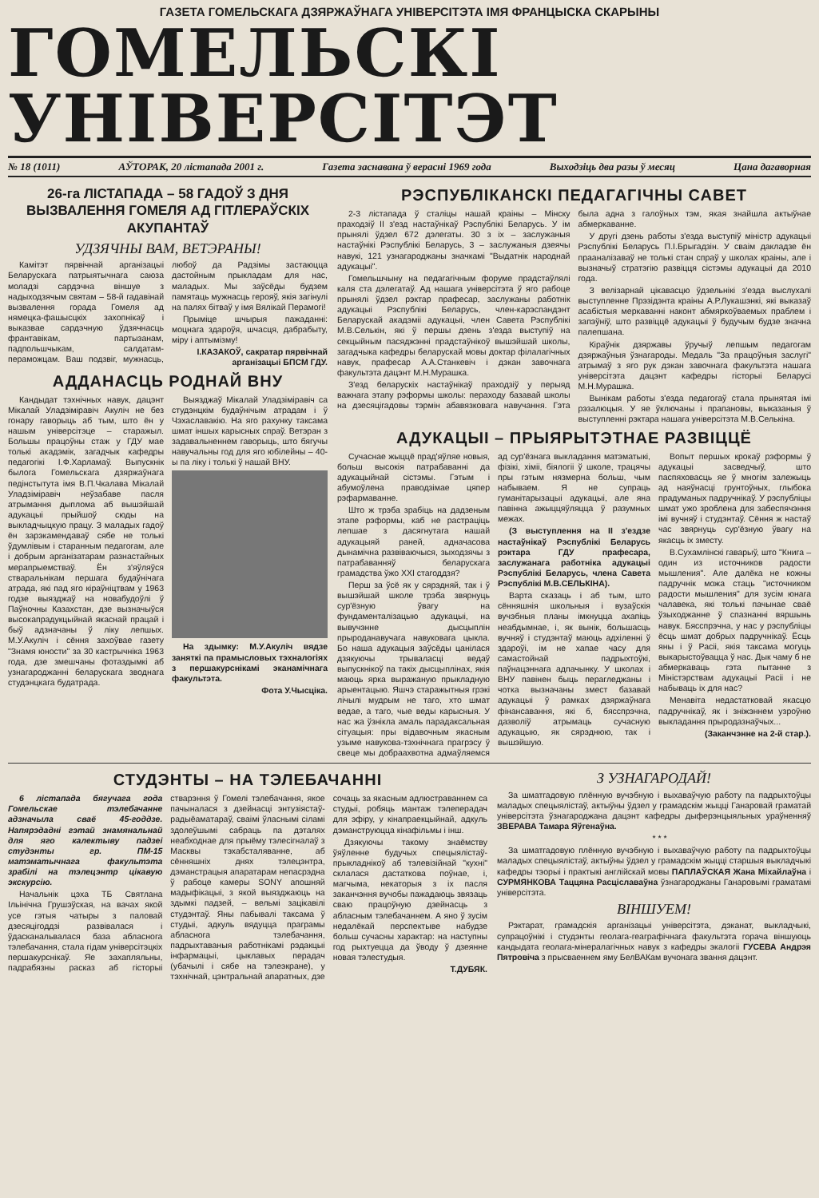ГАЗЕТА ГОМЕЛЬСКАГА ДЗЯРЖАЎНАГА УНІВЕРСІТЭТА ІМЯ ФРАНЦЫСКА СКАРЫНЫ
ГОМЕЛЬСКІ
УНІВЕРСІТЭТ
№ 18 (1011) АЎТОРАК, 20 лістапада 2001 г. Газета заснавана ў верасні 1969 года Выходзіць два разы ў месяц Цана дагаворная
26-га ЛІСТАПАДА – 58 ГАДОЎ З ДНЯ ВЫЗВАЛЕННЯ ГОМЕЛЯ АД ГІТЛЕРАЎСКІХ АКУПАНТАЎ
УДЗЯЧНЫ ВАМ, ВЕТЭРАНЫ!
Камітэт пярвічнай арганізацыі Беларускага патрыятычнага саюза моладзі сардэчна віншуе з надыходзячым святам – 58-й гадавінай вызвалення горада Гомеля ад нямецка-фашысцкіх захопнікаў і выказвае сардэчную ўдзячнасць франтавікам, партызанам, падпольшчыкам, салдатам-пераможцам. Ваш подзвіг, мужнасць, любоў да Радзімы застаюцца дастойным прыкладам для нас, маладых. Мы заўсёды будзем памятаць мужнасць герояў, якія загінулі на палях бітваў у імя Вялікай Перамогі!
Прыміце шчырыя пажаданні: моцнага здароўя, шчасця, дабрабыту, міру і аптымізму!
І.КАЗАКОЎ, сакратар пярвічнай арганізацыі БПСМ ГДУ.
АДДАНАСЦЬ РОДНАЙ ВНУ
Кандыдат тэхнічных навук, дацэнт Мікалай Уладзіміравіч Акуліч не без гонару гаворыць аб тым, што ён у нашым універсітэце – старажыл. Большы працоўны стаж у ГДУ мае толькі акадэмік, загадчык кафедры педагогікі І.Ф.Харламаў. Выпускнік былога Гомельскага дзяржаўнага педінстытута імя В.П.Чкалава Мікалай Уладзіміравіч неўзабаве пасля атрымання дыплома аб вышэйшай адукацыі прыйшоў сюды на выкладчыцкую працу. З маладых гадоў ён зарэкамендаваў сябе не толькі ўдумлівым і старанным педагогам, але і добрым арганізатарам разнастайных мерапрыемстваў. Ён з'яўляўся стваральнікам першага будаўнічага атрада, які пад яго кіраўніцтвам у 1963 годзе выязджаў на новабудоўлі ў Паўночны Казахстан, дзе вызначыўся высокапрадукцыйнай якаснай працай і быў адзначаны ў ліку лепшых. М.У.Акуліч і сёння захоўвае газету "Знамя юности" за 30 кастрычніка 1963 года, дзе змешчаны фотаздымкі аб узнагароджанні беларускага зводнага студэнцкага будатрада.
Выязджаў Мікалай Уладзіміравіч са студэнцкім будаўнічым атрадам і ў Чэхаславакію. На яго рахунку таксама шмат іншых карысных спраў. Ветэран з задавальненнем гаворыць, што бягучы навучальны год для яго юбілейны – 40-ы па ліку і толькі ў нашай ВНУ.
На здымку: М.У.Акуліч вядзе заняткі па прамысловых тэхналогіях з першакурснікамі эканамічнага факультэта.
Фота У.Чысціка.
РЭСПУБЛІКАНСКІ ПЕДАГАГІЧНЫ САВЕТ
2-3 лістапада ў сталіцы нашай краіны – Мінску праходзіў ІІ з'езд настаўнікаў Рэспублікі Беларусь. У ім прынялі ўдзел 672 дэлегаты. 30 з іх – заслужаныя настаўнікі Рэспублікі Беларусь, 3 – заслужаныя дзеячы навукі, 121 узнагароджаны значкамі "Выдатнік народнай адукацыі".
Гомельшчыну на педагагічным форуме прадстаўлялі каля ста дэлегатаў. Ад нашага універсітэта ў яго рабоце прынялі ўдзел рэктар прафесар, заслужаны работнік адукацыі Рэспублікі Беларусь, член-карэспандэнт Беларускай акадэміі адукацыі, член Савета Рэспублікі М.В.Селькін, які ў першы дзень з'езда выступіў на секцыйным пасяджэнні прадстаўнікоў вышэйшай школы, загадчыка кафедры беларускай мовы доктар філалагічных навук, прафесар А.А.Станкевіч і дэкан завочнага факультэта дацэнт М.Н.Мурашка.
З'езд беларускіх настаўнікаў праходзіў у перыяд важнага этапу рэформы школы: пераходу базавай школы на дзесяцігадовы тэрмін абавязковага навучання. Гэта была адна з галоўных тэм, якая знайшла актыўнае абмеркаванне.
У другі дзень работы з'езда выступіў міністр адукацыі Рэспублікі Беларусь П.І.Брыгадзін. У сваім дакладзе ён прааналізаваў не толькі стан спраў у школах краіны, але і вызначыў стратэгію развіцця сістэмы адукацыі да 2010 года.
З велізарнай цікавасцю ўдзельнікі з'езда выслухалі выступленне Прэзідэнта краіны А.Р.Лукашэнкі, які выказаў асабістыя меркаванні наконт абмяркоўваемых праблем і запэўніў, што развіццё адукацыі ў будучым будзе значна палепшана.
Кіраўнік дзяржавы ўручыў лепшым педагогам дзяржаўныя ўзнагароды. Медаль "За працоўныя заслугі" атрымаў з яго рук дэкан завочнага факультэта нашага універсітэта дацэнт кафедры гісторыі Беларусі М.Н.Мурашка.
Вынікам работы з'езда педагогаў стала прынятая імі рэзалюцыя. У яе ўключаны і прапановы, выказаныя ў выступленні рэктара нашага універсітэта М.В.Селькіна.
АДУКАЦЫІ – ПРЫЯРЫТЭТНАЕ РАЗВІЦЦЁ
Сучаснае жыццё прад'яўляе новыя, больш высокія патрабаванні да адукацыйнай сістэмы. Гэтым і абумоўлена праводзімае цяпер рэфармаванне.
Што ж трэба зрабіць на дадзеным этапе рэформы, каб не растраціць лепшае з дасягнутага нашай адукацыяй раней, адначасова дынамічна развіваючыся, зыходзячы з патрабаванняў беларускага грамадства ўжо ХХІ стагоддзя?
Перш за ўсё як у сярэдняй, так і ў вышэйшай школе трэба звярнуць сур'ёзную ўвагу на фундаменталізацыю адукацыі, на вывучэнне дысцыплін прыроданавучага навуковага цыкла. Бо наша адукацыя заўсёды цанілася дзякуючы трываласці ведаў выпускнікоў па такіх дысцыплінах, якія маюць ярка выражаную прыкладную арыентацыю. Яшчэ старажытныя грэкі лічылі мудрым не таго, хто шмат ведае, а таго, чые веды карысныя. У нас жа ўзнікла амаль парадаксальная сітуацыя: пры відавочным якасным узыме навукова-тэхнічнага прагрэсу ў свеце мы добраахвотна адмаўляемся ад сур'ёзнага выкладання матэматыкі, фізікі, хіміі, біялогіі ў школе, трацячы пры гэтым нязмерна больш, чым набываем. Я не супраць гуманітарызацыі адукацыі, але яна павінна ажыццяўляцца ў разумных межах.
(З выступлення на ІІ з'ездзе настаўнікаў Рэспублікі Беларусь рэктара ГДУ прафесара, заслужанага работніка адукацыі Рэспублікі Беларусь, члена Савета Рэспублікі М.В.СЕЛЬКІНА).
Варта сказаць і аб тым, што сённяшнія школьныя і вузаўскія вучэбныя планы імкнуцца ахапіць неабдымнае, і, як вынік, большасць вучняў і студэнтаў маюць адхіленні ў здароўі, ім не хапае часу для самастойнай падрыхтоўкі, паўнацэннага адпачынку. У школах і ВНУ павінен быць перагледжаны і чотка вызначаны змест базавай адукацыі ў рамках дзяржаўнага фінансавання, які б, бясспрэчна, дазволіў атрымаць сучасную адукацыю, як сярэднюю, так і вышэйшую.
Вопыт першых крокаў рэформы ў адукацыі засведчыў, што паспяховасць яе ў многім залежыць ад наяўнасці грунтоўных, глыбока прадуманых падручнікаў. У рэспубліцы шмат ужо зроблена для забеспячэння імі вучняў і студэнтаў. Сёння ж настаў час звярнуць сур'ёзную ўвагу на якасць іх зместу.
В.Сухамлінскі гаварыў, што "Книга – один из источников радости мышления". Але далёка не кожны падручнік можа стаць "источником радости мышления" для зусім юнага чалавека, які толькі пачынае сваё ўзыходжанне ў спазнанні вяршынь навук. Бясспрэчна, у нас у рэспубліцы ёсць шмат добрых падручнікаў. Ёсць яны і ў Расіі, якія таксама могуць выкарыстоўвацца ў нас. Дык чаму б не абмеркаваць гэта пытанне з Міністэрствам адукацыі Расіі і не набываць іх для нас?
Менавіта недастатковай якасцю падручнікаў, як і зніжэннем узроўню выкладання прыродазнаўчых...
(Заканчэнне на 2-й стар.).
СТУДЭНТЫ – НА ТЭЛЕБАЧАННІ
6 лістапада бягучага года Гомельскае тэлебачанне адзначыла сваё 45-годдзе. Напярэдадні гэтай знамянальнай для яго калектыву падзеі студэнты гр. ПМ-15 матэматычнага факультэта зрабілі на тэлецэнтр цікавую экскурсію.
Начальнік цэха ТБ Святлана Ільінічна Грушэўская, на вачах якой усе гэтыя чатыры з паловай дзесяцігоддзі развівалася і ўдасканальвалася база абласнога тэлебачання, стала гідам універсітэцкіх першакурснікаў. Яе захапляльны, падрабязны расказ аб гісторыі стварэння ў Гомелі тэлебачання, якое пачыналася з дзейнасці энтузіястаў-радыёаматараў, сваімі ўласнымі сіламі здолеўшымі сабраць па дэталях неабходнае для прыёму тэлесігналаў з Масквы тэхабсталяванне, аб сённяшніх днях тэлецэнтра, дэманстрацыя апаратарам непасрэдна ў рабоце камеры SONY апошняй мадыфікацыі, з якой выязджаюць на здымкі падзей, – вельмі зацікавілі студэнтаў. Яны пабывалі таксама ў студыі, адкуль вядуцца праграмы абласнога тэлебачання, падрыхтаваныя работнікамі рэдакцыі інфармацыі, цыклавых перадач (убачылі і сябе на тэлеэкране), у тэхнічнай, цэнтральнай апаратных, дзе сочаць за якасным адлюстраваннем са студыі, робяць мантаж тэлеперадач для эфіру, у кінапраекцыйнай, адкуль дэманструюцца кінафільмы і інш.
Дзякуючы такому знаёмству ўяўленне будучых спецыялістаў-прыкладнікоў аб тэлевізійнай "кухні" склалася дастаткова поўнае, і, магчыма, некаторыя з іх пасля заканчэння вучобы пажадаюць звязаць сваю працоўную дзейнасць з абласным тэлебачаннем. А яно ў зусім недалёкай перспектыве набудзе больш сучасны характар: на наступны год рыхтуецца да ўводу ў дзеянне новая тэлестудыя.
Т.ДУБЯК.
З УЗНАГАРОДАЙ!
За шматгадовую плённую вучэбную і выхаваўчую работу па падрыхтоўцы маладых спецыялістаў, актыўны ўдзел у грамадскім жыцці Ганаровай граматай універсітэта ўзнагароджана дацэнт кафедры дыферэнцыяльных ураўненняў ЗВЕРАВА Тамара Яўгенаўна.
* * *
За шматгадовую плённую вучэбную і выхаваўчую работу па падрыхтоўцы маладых спецыялістаў, актыўны ўдзел у грамадскім жыцці старшыя выкладчыкі кафедры тэорыі і практыкі англійскай мовы ПАПЛАЎСКАЯ Жана Міхайлаўна і СУРМЯНКОВА Таццяна Расціславаўна ўзнагароджаны Ганаровымі граматамі універсітэта.
ВІНШУЕМ!
Рэктарат, грамадскія арганізацыі універсітэта, дэканат, выкладчыкі, супрацоўнікі і студэнты геолага-геаграфічнага факультэта горача віншуюць кандыдата геолага-мінералагічных навук з кафедры экалогіі ГУСЕВА Андрэя Пятровіча з прысваеннем яму БелВАКам вучонага звання дацэнт.